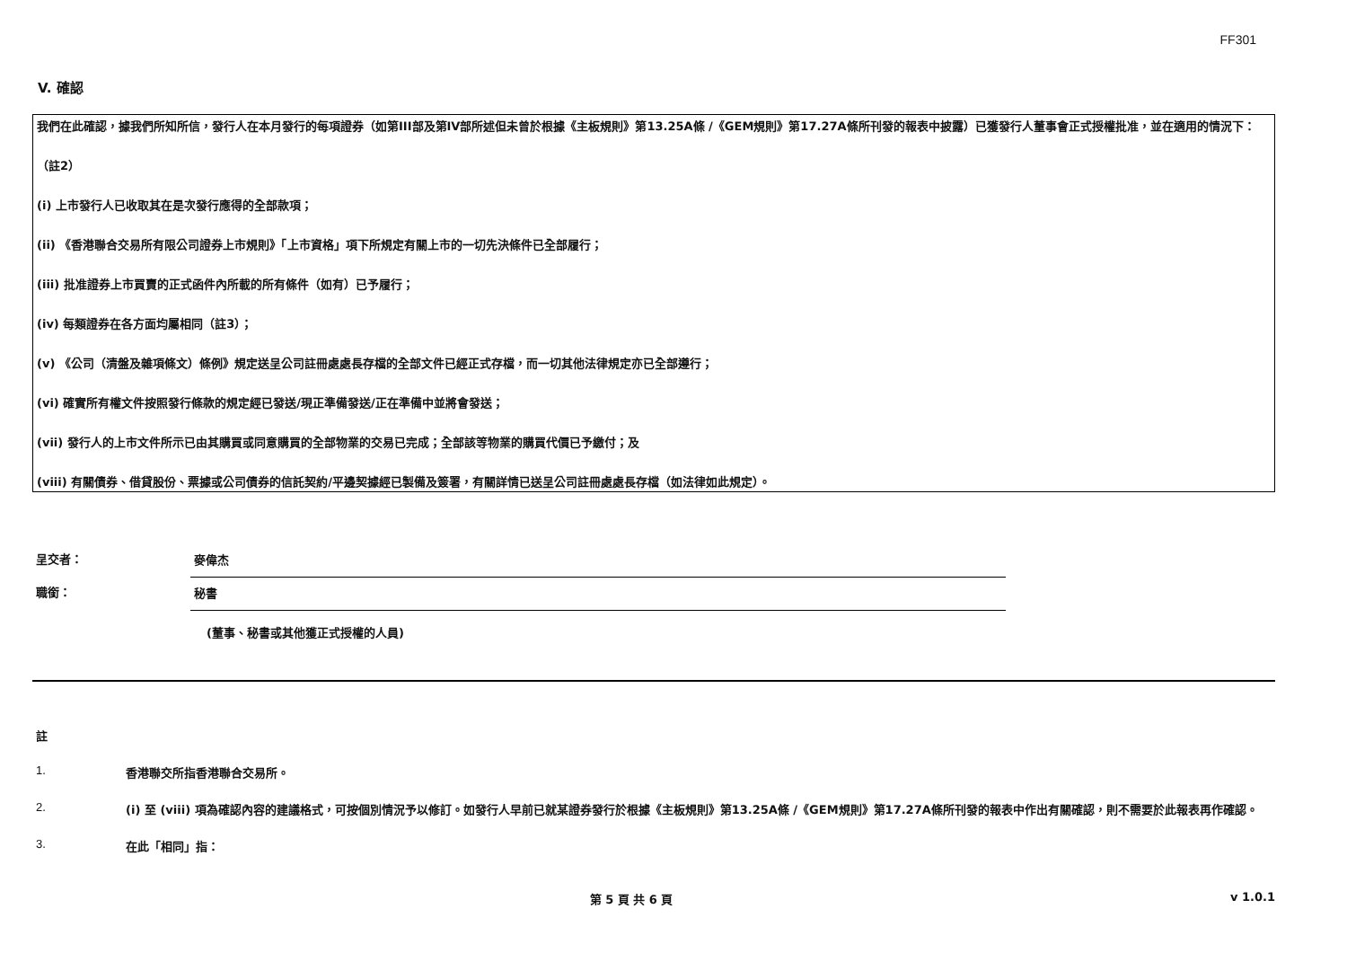FF301
V. 確認
我們在此確認，據我們所知所信，發行人在本月發行的每項證券（如第III部及第IV部所述但未曾於根據《主板規則》第13.25A條 /《GEM規則》第17.27A條所刊發的報表中披露）已獲發行人董事會正式授權批准，並在適用的情況下：
（註2）
(i) 上市發行人已收取其在是次發行應得的全部款項；
(ii) 《香港聯合交易所有限公司證券上市規則》「上市資格」項下所規定有關上市的一切先決條件已全部履行；
(iii) 批准證券上市買賣的正式函件內所載的所有條件（如有）已予履行；
(iv) 每類證券在各方面均屬相同（註3）；
(v) 《公司（清盤及雜項條文）條例》規定送呈公司註冊處處長存檔的全部文件已經正式存檔，而一切其他法律規定亦已全部遵行；
(vi) 確實所有權文件按照發行條款的規定經已發送/現正準備發送/正在準備中並將會發送；
(vii) 發行人的上市文件所示已由其購買或同意購買的全部物業的交易已完成；全部該等物業的購買代價已予繳付；及
(viii) 有關債券、借貸股份、票據或公司債券的信託契約/平邊契據經已製備及簽署，有關詳情已送呈公司註冊處處長存檔（如法律如此規定）。
呈交者：
麥偉杰
職銜：
秘書
(董事、秘書或其他獲正式授權的人員)
註
1. 香港聯交所指香港聯合交易所。
2. (i) 至 (viii) 項為確認內容的建議格式，可按個別情況予以修訂。如發行人早前已就某證券發行於根據《主板規則》第13.25A條 /《GEM規則》第17.27A條所刊發的報表中作出有關確認，則不需要於此報表再作確認。
3. 在此「相同」指：
第 5 頁 共 6 頁 v 1.0.1